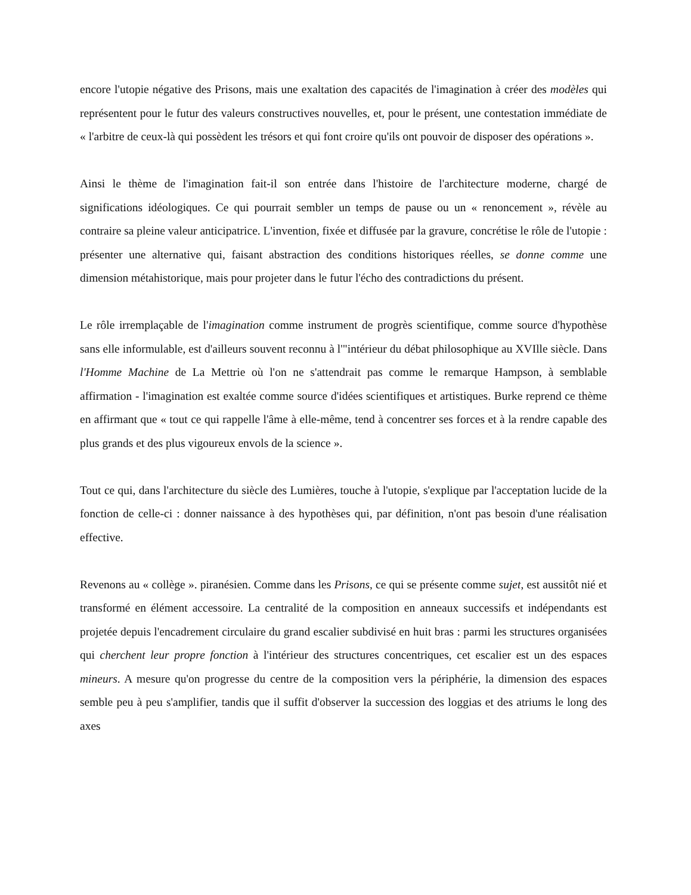encore l'utopie négative des Prisons, mais une exaltation des capacités de l'imagination à créer des modèles qui représentent pour le futur des valeurs constructives nouvelles, et, pour le présent, une contestation immédiate de « l'arbitre de ceux-là qui possèdent les trésors et qui font croire qu'ils ont pouvoir de disposer des opérations ».
Ainsi le thème de l'imagination fait-il son entrée dans l'histoire de l'architecture moderne, chargé de significations idéologiques. Ce qui pourrait sembler un temps de pause ou un « renoncement », révèle au contraire sa pleine valeur anticipatrice. L'invention, fixée et diffusée par la gravure, concrétise le rôle de l'utopie : présenter une alternative qui, faisant abstraction des conditions historiques réelles, se donne comme une dimension métahistorique, mais pour projeter dans le futur l'écho des contradictions du présent.
Le rôle irremplaçable de l'imagination comme instrument de progrès scientifique, comme source d'hypothèse sans elle informulable, est d'ailleurs souvent reconnu à l'"intérieur du débat philosophique au XVIlle siècle. Dans l'Homme Machine de La Mettrie où l'on ne s'attendrait pas comme le remarque Hampson, à semblable affirmation - l'imagination est exaltée comme source d'idées scientifiques et artistiques. Burke reprend ce thème en affirmant que « tout ce qui rappelle l'âme à elle-même, tend à concentrer ses forces et à la rendre capable des plus grands et des plus vigoureux envols de la science ».
Tout ce qui, dans l'architecture du siècle des Lumières, touche à l'utopie, s'explique par l'acceptation lucide de la fonction de celle-ci : donner naissance à des hypothèses qui, par définition, n'ont pas besoin d'une réalisation effective.
Revenons au « collège ». piranésien. Comme dans les Prisons, ce qui se présente comme sujet, est aussitôt nié et transformé en élément accessoire. La centralité de la composition en anneaux successifs et indépendants est projetée depuis l'encadrement circulaire du grand escalier subdivisé en huit bras : parmi les structures organisées qui cherchent leur propre fonction à l'intérieur des structures concentriques, cet escalier est un des espaces mineurs. A mesure qu'on progresse du centre de la composition vers la périphérie, la dimension des espaces semble peu à peu s'amplifier, tandis que il suffit d'observer la succession des loggias et des atriums le long des axes